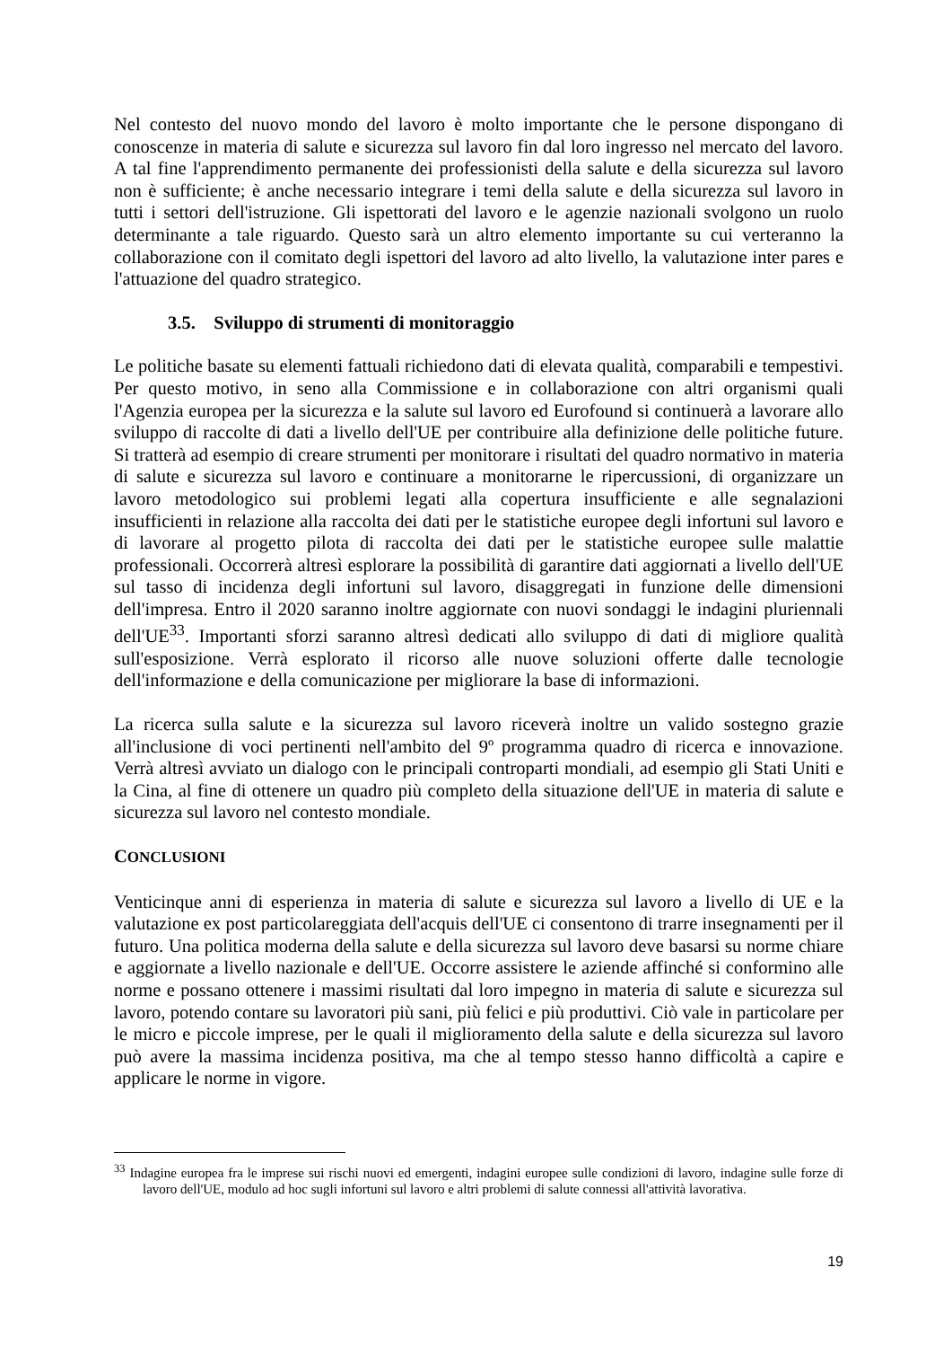Nel contesto del nuovo mondo del lavoro è molto importante che le persone dispongano di conoscenze in materia di salute e sicurezza sul lavoro fin dal loro ingresso nel mercato del lavoro. A tal fine l'apprendimento permanente dei professionisti della salute e della sicurezza sul lavoro non è sufficiente; è anche necessario integrare i temi della salute e della sicurezza sul lavoro in tutti i settori dell'istruzione. Gli ispettorati del lavoro e le agenzie nazionali svolgono un ruolo determinante a tale riguardo. Questo sarà un altro elemento importante su cui verteranno la collaborazione con il comitato degli ispettori del lavoro ad alto livello, la valutazione inter pares e l'attuazione del quadro strategico.
3.5. Sviluppo di strumenti di monitoraggio
Le politiche basate su elementi fattuali richiedono dati di elevata qualità, comparabili e tempestivi. Per questo motivo, in seno alla Commissione e in collaborazione con altri organismi quali l'Agenzia europea per la sicurezza e la salute sul lavoro ed Eurofound si continuerà a lavorare allo sviluppo di raccolte di dati a livello dell'UE per contribuire alla definizione delle politiche future. Si tratterà ad esempio di creare strumenti per monitorare i risultati del quadro normativo in materia di salute e sicurezza sul lavoro e continuare a monitorarne le ripercussioni, di organizzare un lavoro metodologico sui problemi legati alla copertura insufficiente e alle segnalazioni insufficienti in relazione alla raccolta dei dati per le statistiche europee degli infortuni sul lavoro e di lavorare al progetto pilota di raccolta dei dati per le statistiche europee sulle malattie professionali. Occorrerà altresì esplorare la possibilità di garantire dati aggiornati a livello dell'UE sul tasso di incidenza degli infortuni sul lavoro, disaggregati in funzione delle dimensioni dell'impresa. Entro il 2020 saranno inoltre aggiornate con nuovi sondaggi le indagini pluriennali dell'UE<sup>33</sup>. Importanti sforzi saranno altresì dedicati allo sviluppo di dati di migliore qualità sull'esposizione. Verrà esplorato il ricorso alle nuove soluzioni offerte dalle tecnologie dell'informazione e della comunicazione per migliorare la base di informazioni.
La ricerca sulla salute e la sicurezza sul lavoro riceverà inoltre un valido sostegno grazie all'inclusione di voci pertinenti nell'ambito del 9º programma quadro di ricerca e innovazione. Verrà altresì avviato un dialogo con le principali controparti mondiali, ad esempio gli Stati Uniti e la Cina, al fine di ottenere un quadro più completo della situazione dell'UE in materia di salute e sicurezza sul lavoro nel contesto mondiale.
CONCLUSIONI
Venticinque anni di esperienza in materia di salute e sicurezza sul lavoro a livello di UE e la valutazione ex post particolareggiata dell'acquis dell'UE ci consentono di trarre insegnamenti per il futuro. Una politica moderna della salute e della sicurezza sul lavoro deve basarsi su norme chiare e aggiornate a livello nazionale e dell'UE. Occorre assistere le aziende affinché si conformino alle norme e possano ottenere i massimi risultati dal loro impegno in materia di salute e sicurezza sul lavoro, potendo contare su lavoratori più sani, più felici e più produttivi. Ciò vale in particolare per le micro e piccole imprese, per le quali il miglioramento della salute e della sicurezza sul lavoro può avere la massima incidenza positiva, ma che al tempo stesso hanno difficoltà a capire e applicare le norme in vigore.
<sup>33</sup> Indagine europea fra le imprese sui rischi nuovi ed emergenti, indagini europee sulle condizioni di lavoro, indagine sulle forze di lavoro dell'UE, modulo ad hoc sugli infortuni sul lavoro e altri problemi di salute connessi all'attività lavorativa.
19